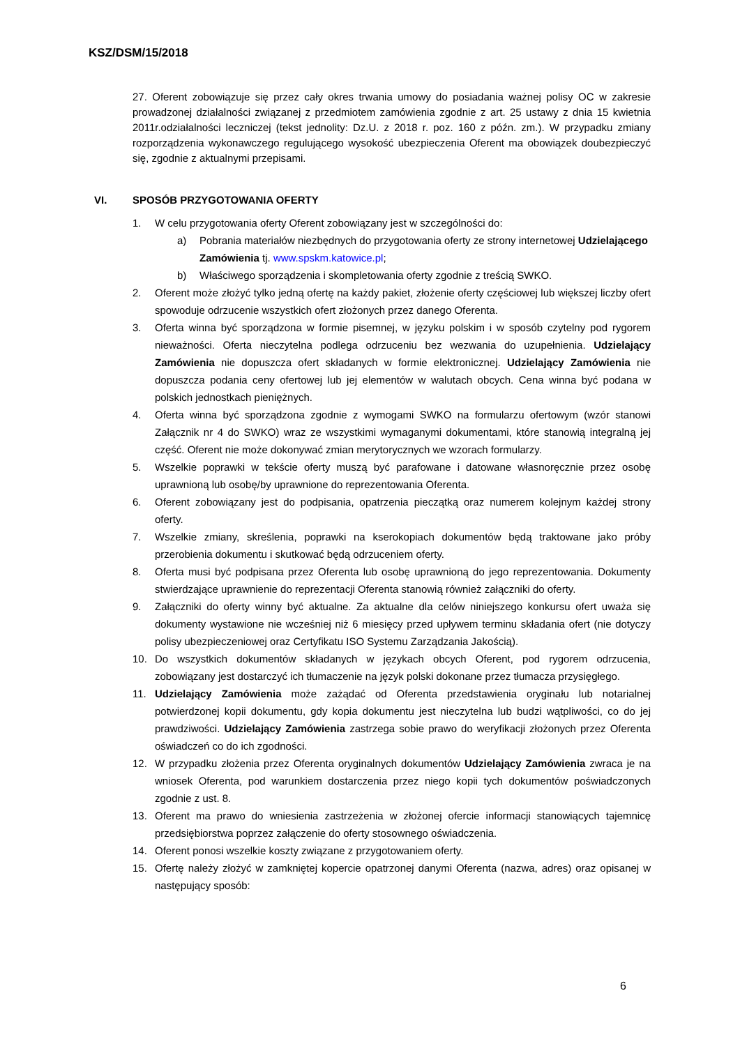KSZ/DSM/15/2018
27. Oferent zobowiązuje się przez cały okres trwania umowy do posiadania ważnej polisy OC w zakresie prowadzonej działalności związanej z przedmiotem zamówienia zgodnie z art. 25 ustawy z dnia 15 kwietnia 2011r.odziałalności leczniczej (tekst jednolity: Dz.U. z 2018 r. poz. 160 z późn. zm.). W przypadku zmiany rozporządzenia wykonawczego regulującego wysokość ubezpieczenia Oferent ma obowiązek doubezpieczyć się, zgodnie z aktualnymi przepisami.
VI. SPOSÓB PRZYGOTOWANIA OFERTY
1. W celu przygotowania oferty Oferent zobowiązany jest w szczególności do:
a) Pobrania materiałów niezbędnych do przygotowania oferty ze strony internetowej Udzielającego Zamówienia tj. www.spskm.katowice.pl;
b) Właściwego sporządzenia i skompletowania oferty zgodnie z treścią SWKO.
2. Oferent może złożyć tylko jedną ofertę na każdy pakiet, złożenie oferty częściowej lub większej liczby ofert spowoduje odrzucenie wszystkich ofert złożonych przez danego Oferenta.
3. Oferta winna być sporządzona w formie pisemnej, w języku polskim i w sposób czytelny pod rygorem nieważności. Oferta nieczytelna podlega odrzuceniu bez wezwania do uzupełnienia. Udzielający Zamówienia nie dopuszcza ofert składanych w formie elektronicznej. Udzielający Zamówienia nie dopuszcza podania ceny ofertowej lub jej elementów w walutach obcych. Cena winna być podana w polskich jednostkach pieniężnych.
4. Oferta winna być sporządzona zgodnie z wymogami SWKO na formularzu ofertowym (wzór stanowi Załącznik nr 4 do SWKO) wraz ze wszystkimi wymaganymi dokumentami, które stanowią integralną jej część. Oferent nie może dokonywać zmian merytorycznych we wzorach formularzy.
5. Wszelkie poprawki w tekście oferty muszą być parafowane i datowane własnoręcznie przez osobę uprawnioną lub osobę/by uprawnione do reprezentowania Oferenta.
6. Oferent zobowiązany jest do podpisania, opatrzenia pieczątką oraz numerem kolejnym każdej strony oferty.
7. Wszelkie zmiany, skreślenia, poprawki na kserokopiach dokumentów będą traktowane jako próby przerobienia dokumentu i skutkować będą odrzuceniem oferty.
8. Oferta musi być podpisana przez Oferenta lub osobę uprawnioną do jego reprezentowania. Dokumenty stwierdzające uprawnienie do reprezentacji Oferenta stanowią również załączniki do oferty.
9. Załączniki do oferty winny być aktualne. Za aktualne dla celów niniejszego konkursu ofert uważa się dokumenty wystawione nie wcześniej niż 6 miesięcy przed upływem terminu składania ofert (nie dotyczy polisy ubezpieczeniowej oraz Certyfikatu ISO Systemu Zarządzania Jakością).
10. Do wszystkich dokumentów składanych w językach obcych Oferent, pod rygorem odrzucenia, zobowiązany jest dostarczyć ich tłumaczenie na język polski dokonane przez tłumacza przysięgłego.
11. Udzielający Zamówienia może zażądać od Oferenta przedstawienia oryginału lub notarialnej potwierdzonej kopii dokumentu, gdy kopia dokumentu jest nieczytelna lub budzi wątpliwości, co do jej prawdziwości. Udzielający Zamówienia zastrzega sobie prawo do weryfikacji złożonych przez Oferenta oświadczeń co do ich zgodności.
12. W przypadku złożenia przez Oferenta oryginalnych dokumentów Udzielający Zamówienia zwraca je na wniosek Oferenta, pod warunkiem dostarczenia przez niego kopii tych dokumentów poświadczonych zgodnie z ust. 8.
13. Oferent ma prawo do wniesienia zastrzeżenia w złożonej ofercie informacji stanowiących tajemnicę przedsiębiorstwa poprzez załączenie do oferty stosownego oświadczenia.
14. Oferent ponosi wszelkie koszty związane z przygotowaniem oferty.
15. Ofertę należy złożyć w zamkniętej kopercie opatrzonej danymi Oferenta (nazwa, adres) oraz opisanej w następujący sposób:
6